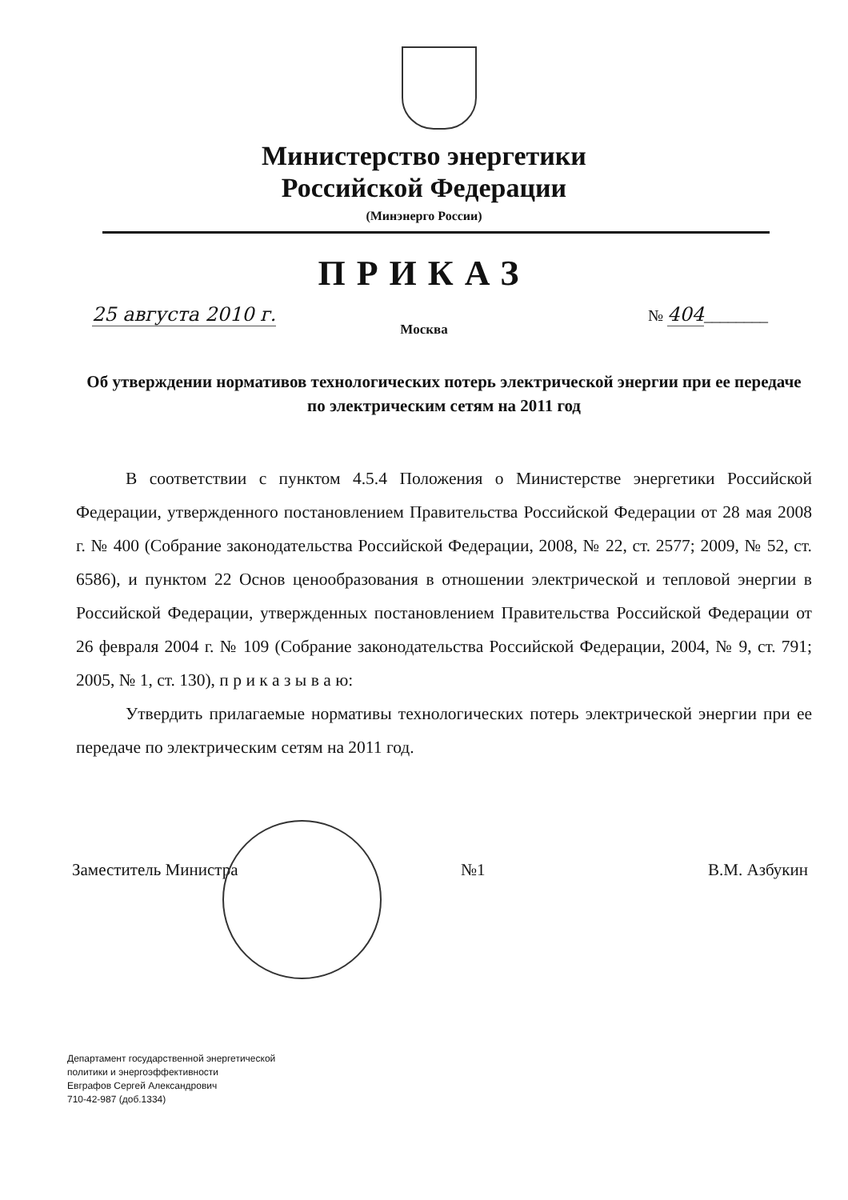Министерство энергетики
Российской Федерации
(Минэнерго России)
ПРИКАЗ
25 августа 2010 г. № 404________
Москва
Об утверждении нормативов технологических потерь электрической энергии при ее передаче по электрическим сетям на 2011 год
В соответствии с пунктом 4.5.4 Положения о Министерстве энергетики Российской Федерации, утвержденного постановлением Правительства Российской Федерации от 28 мая 2008 г. № 400 (Собрание законодательства Российской Федерации, 2008, № 22, ст. 2577; 2009, № 52, ст. 6586), и пунктом 22 Основ ценообразования в отношении электрической и тепловой энергии в Российской Федерации, утвержденных постановлением Правительства Российской Федерации от 26 февраля 2004 г. № 109 (Собрание законодательства Российской Федерации, 2004, № 9, ст. 791; 2005, № 1, ст. 130), п р и к а з ы в а ю:
Утвердить прилагаемые нормативы технологических потерь электрической энергии при ее передаче по электрическим сетям на 2011 год.
Заместитель Министра №1 В.М. Азбукин
Департамент государственной энергетической
политики и энергоэффективности
Евграфов Сергей Александрович
710-42-987 (доб.1334)